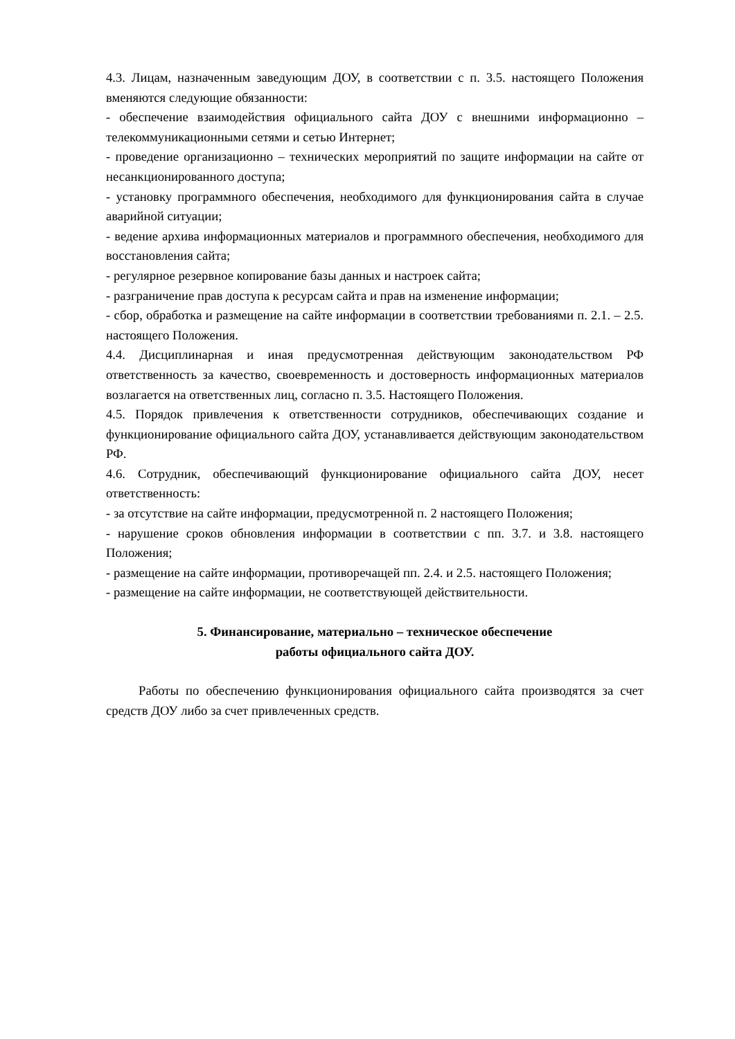4.3. Лицам, назначенным заведующим ДОУ, в соответствии с п. 3.5. настоящего Положения вменяются следующие обязанности:
- обеспечение взаимодействия официального сайта ДОУ с внешними информационно – телекоммуникационными сетями и сетью Интернет;
- проведение организационно – технических мероприятий по защите информации на сайте от несанкционированного доступа;
- установку программного обеспечения, необходимого для функционирования сайта в случае аварийной ситуации;
- ведение архива информационных материалов и программного обеспечения, необходимого для восстановления сайта;
- регулярное резервное копирование базы данных и настроек сайта;
- разграничение прав доступа к ресурсам сайта и прав на изменение информации;
- сбор, обработка и размещение на сайте информации в соответствии требованиями п. 2.1. – 2.5. настоящего Положения.
4.4. Дисциплинарная и иная предусмотренная действующим законодательством РФ ответственность за качество, своевременность и достоверность информационных материалов возлагается на ответственных лиц, согласно п. 3.5. Настоящего Положения.
4.5. Порядок привлечения к ответственности сотрудников, обеспечивающих создание и функционирование официального сайта ДОУ, устанавливается действующим законодательством РФ.
4.6. Сотрудник, обеспечивающий функционирование официального сайта ДОУ, несет ответственность:
- за отсутствие на сайте информации, предусмотренной п. 2 настоящего Положения;
- нарушение сроков обновления информации в соответствии с пп. 3.7. и 3.8. настоящего Положения;
- размещение на сайте информации, противоречащей пп. 2.4. и 2.5. настоящего Положения;
- размещение на сайте информации, не соответствующей действительности.
5. Финансирование, материально – техническое обеспечение
работы официального сайта ДОУ.
Работы по обеспечению функционирования официального сайта производятся за счет средств ДОУ либо за счет привлеченных средств.